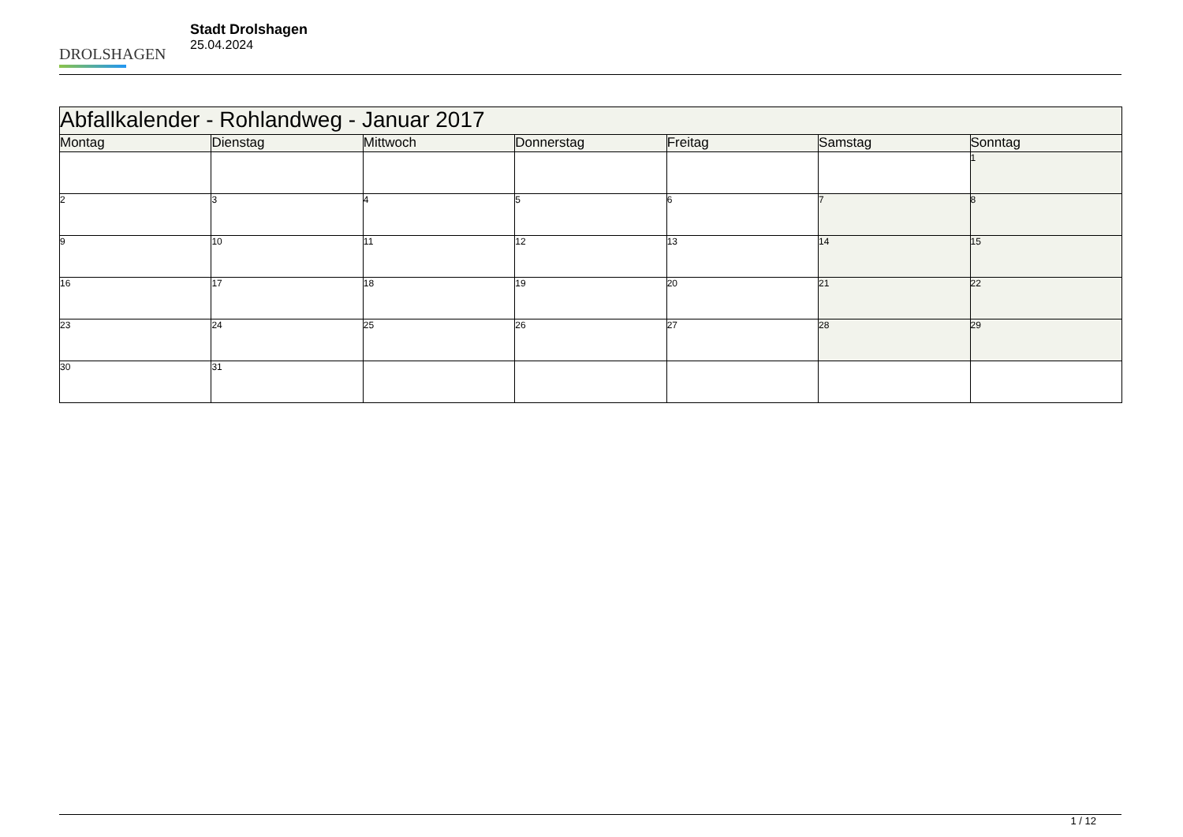DROLSHAGEN
Stadt Drolshagen
25.04.2024
| Abfallkalender - Rohlandweg - Januar 2017 | | | | | | |
| --- | --- | --- | --- | --- | --- | --- |
| Montag | Dienstag | Mittwoch | Donnerstag | Freitag | Samstag | Sonntag |
| | | | | | | 1 |
| 2 | 3 | 4 | 5 | 6 | 7 | 8 |
| 9 | 10 | 11 | 12 | 13 | 14 | 15 |
| 16 | 17 | 18 | 19 | 20 | 21 | 22 |
| 23 | 24 | 25 | 26 | 27 | 28 | 29 |
| 30 | 31 | | | | | |
1 / 12